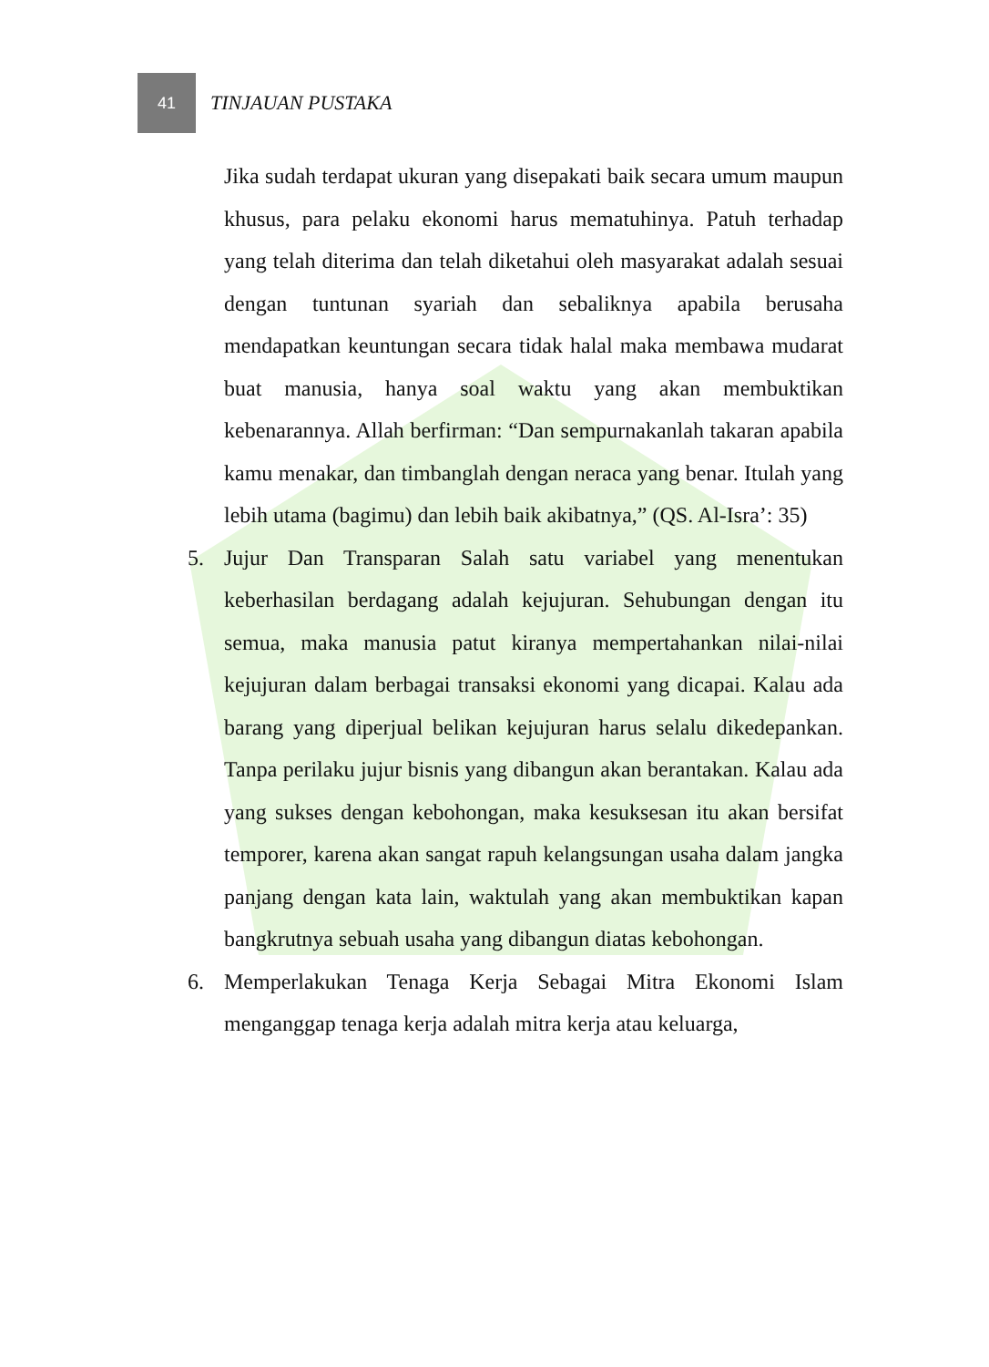41
TINJAUAN PUSTAKA
Jika sudah terdapat ukuran yang disepakati baik secara umum maupun khusus, para pelaku ekonomi harus mematuhinya. Patuh terhadap yang telah diterima dan telah diketahui oleh masyarakat adalah sesuai dengan tuntunan syariah dan sebaliknya apabila berusaha mendapatkan keuntungan secara tidak halal maka membawa mudarat buat manusia, hanya soal waktu yang akan membuktikan kebenarannya. Allah berfirman: “Dan sempurnakanlah takaran apabila kamu menakar, dan timbanglah dengan neraca yang benar. Itulah yang lebih utama (bagimu) dan lebih baik akibatnya,” (QS. Al-Isra’: 35)
5. Jujur Dan Transparan Salah satu variabel yang menentukan keberhasilan berdagang adalah kejujuran. Sehubungan dengan itu semua, maka manusia patut kiranya mempertahankan nilai-nilai kejujuran dalam berbagai transaksi ekonomi yang dicapai. Kalau ada barang yang diperjual belikan kejujuran harus selalu dikedepankan. Tanpa perilaku jujur bisnis yang dibangun akan berantakan. Kalau ada yang sukses dengan kebohongan, maka kesuksesan itu akan bersifat temporer, karena akan sangat rapuh kelangsungan usaha dalam jangka panjang dengan kata lain, waktulah yang akan membuktikan kapan bangkrutnya sebuah usaha yang dibangun diatas kebohongan.
6. Memperlakukan Tenaga Kerja Sebagai Mitra Ekonomi Islam menganggap tenaga kerja adalah mitra kerja atau keluarga,